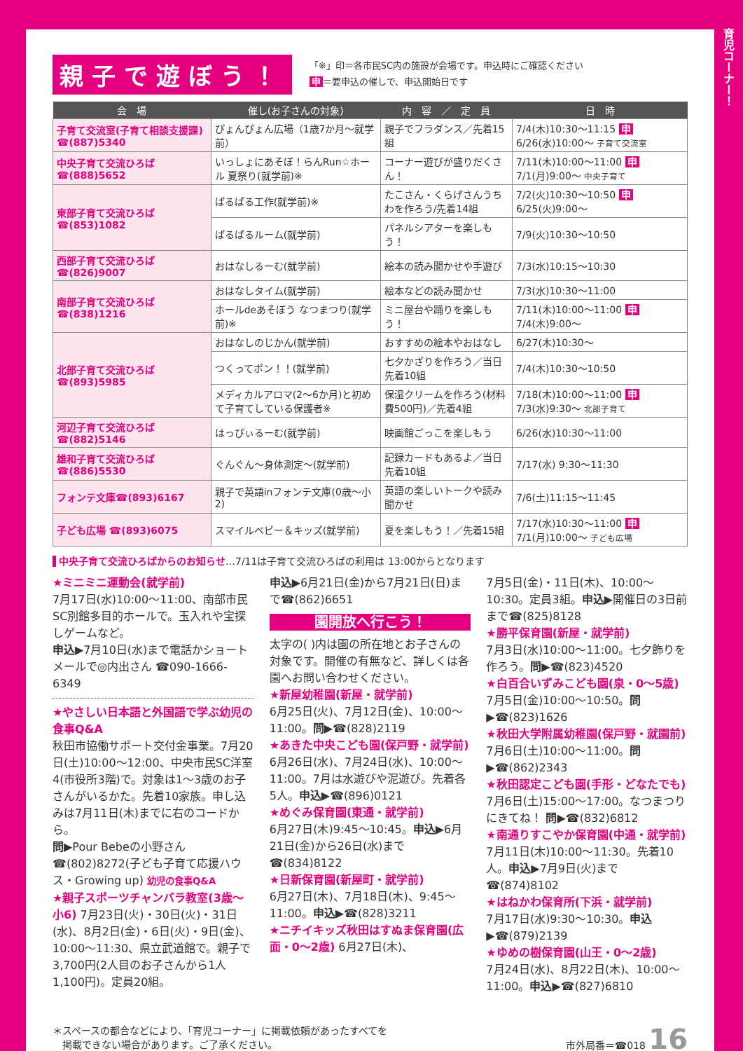親子で遊ぼう！
「※」印＝各市民SC内の施設が会場です。申込時にご確認ください
申 ＝要申込の催しで、申込開始日です
| 会 場 | 催し(お子さんの対象) | 内 容 ／ 定 員 | 日 時 |
| --- | --- | --- | --- |
| 子育て交流室(子育て相談支援課) ☎(887)5340 | ぴょんぴょん広場（1歳7か月～就学前） | 親子でフラダンス／先着15組 | 7/4(木)10:30～11:15 申 6/26(水)10:00～ 子育て交流室 |
| 中央子育て交流ひろば ☎(888)5652 | いっしょにあそぼ！らんRun☆ホール 夏祭り(就学前)※ | コーナー遊びが盛りだくさん！ | 7/11(木)10:00～11:00 申 7/1(月)9:00～ 中央子育て |
| 東部子育て交流ひろば ☎(853)1082 | ぱるぱる工作(就学前)※ | たこさん・くらげさんうちわを作ろう/先着14組 | 7/2(火)10:30～10:50 申 6/25(火)9:00～ |
| | ぱるぱるルーム(就学前) | パネルシアターを楽しもう！ | 7/9(火)10:30～10:50 |
| 西部子育て交流ひろば☎(826)9007 | おはなしるーむ(就学前) | 絵本の読み聞かせや手遊び | 7/3(水)10:15～10:30 |
| 南部子育て交流ひろば ☎(838)1216 | おはなしタイム(就学前) | 絵本などの読み聞かせ | 7/3(水)10:30～11:00 |
| | ホールdeあそぼう なつまつり(就学前)※ | ミニ屋台や踊りを楽しもう！ | 7/11(木)10:00～11:00 申 7/4(木)9:00～ |
| 北部子育て交流ひろば ☎(893)5985 | おはなしのじかん(就学前) | おすすめの絵本やおはなし | 6/27(木)10:30～ |
| | つくってポン！！(就学前) | 七夕かざりを作ろう／当日先着10組 | 7/4(木)10:30～10:50 |
| | メディカルアロマ(2～6か月)と初めて子育てしている保護者※ | 保湿クリームを作ろう(材料費500円)／先着4組 | 7/18(木)10:00～11:00 申 7/3(水)9:30～ 北部子育て |
| 河辺子育て交流ひろば☎(882)5146 | はっぴぃるーむ(就学前) | 映画館ごっこを楽しもう | 6/26(水)10:30～11:00 |
| 雄和子育て交流ひろば☎(886)5530 | ぐんぐん～身体測定～(就学前) | 記録カードもあるよ／当日先着10組 | 7/17(水) 9:30～11:30 |
| フォンテ文庫☎(893)6167 | 親子で英語inフォンテ文庫(0歳～小2) | 英語の楽しいトークや読み聞かせ | 7/6(土)11:15～11:45 |
| 子ども広場 ☎(893)6075 | スマイルベビー＆キッズ(就学前) | 夏を楽しもう！／先着15組 | 7/17(水)10:30～11:00 申 7/1(月)10:00～ 子ども広場 |
中央子育て交流ひろばからのお知らせ…7/11は子育て交流ひろばの利用は 13:00からとなります
★ミニミニ運動会(就学前)
7月17日(水)10:00～11:00、南部市民SC別館多目的ホールで。玉入れや宝探しゲームなど。
申込▶7月10日(水)まで電話かショートメールで◎内出さん ☎090-1666-6349
★やさしい日本語と外国語で学ぶ幼児の食事Q&A
秋田市協働サポート交付金事業。7月20日(土)10:00～12:00、中央市民SC洋室4(市役所3階)で。対象は1～3歳のお子さんがいるかた。先着10家族。申し込みは7月11日(木)までに右のコードから。
問▶Pour Bebeの小野さん ☎(802)8272(子ども子育て応援ハウス・Growing up) 幼児の食事Q&A
★親子スポーツチャンバラ教室(3歳～小6) 7月23日(火)・30日(火)・31日(水)、8月2日(金)・6日(火)・9日(金)、10:00～11:30、県立武道館で。親子で3,700円(2人目のお子さんから1人1,100円)。定員20組。
申込▶6月21日(金)から7月21日(日)まで☎(862)6651
園開放へ行こう！
太字の( )内は園の所在地とお子さんの対象です。開催の有無など、詳しくは各園へお問い合わせください。
★新屋幼稚園(新屋・就学前)
6月25日(火)、7月12日(金)、10:00～11:00。問▶☎(828)2119
★あきた中央こども園(保戸野・就学前)
6月26日(水)、7月24日(水)、10:00～11:00。7月は水遊びや泥遊び。先着各5人。申込▶☎(896)0121
★めぐみ保育園(東通・就学前)
6月27日(木)9:45～10:45。申込▶6月21日(金)から26日(水)まで ☎(834)8122
★日新保育園(新屋町・就学前)
6月27日(木)、7月18日(木)、9:45～11:00。申込▶☎(828)3211
★ニチイキッズ秋田はすぬま保育園(広面・0～2歳) 6月27日(木)、
7月5日(金)・11日(木)、10:00～10:30。定員3組。申込▶開催日の3日前まで☎(825)8128
★勝平保育園(新屋・就学前)
7月3日(水)10:00～11:00。七夕飾りを作ろう。問▶☎(823)4520
★白百合いずみこども園(泉・0～5歳)
7月5日(金)10:00～10:50。問▶☎(823)1626
★秋田大学附属幼稚園(保戸野・就園前)
7月6日(土)10:00～11:00。問▶☎(862)2343
★秋田認定こども園(手形・どなたでも)
7月6日(土)15:00～17:00。なつまつりにきてね！ 問▶☎(832)6812
★南通りすこやか保育園(中通・就学前)
7月11日(木)10:00～11:30。先着10人。申込▶7月9日(火)まで ☎(874)8102
★はねかわ保育所(下浜・就学前)
7月17日(水)9:30～10:30。申込▶☎(879)2139
★ゆめの樹保育園(山王・0～2歳)
7月24日(水)、8月22日(木)、10:00～11:00。申込▶☎(827)6810
＊スペースの都合などにより、「育児コーナー」に掲載依頼があったすべてを
　掲載できない場合があります。ご了承ください。
市外局番＝☎018 16
育児コーナー！